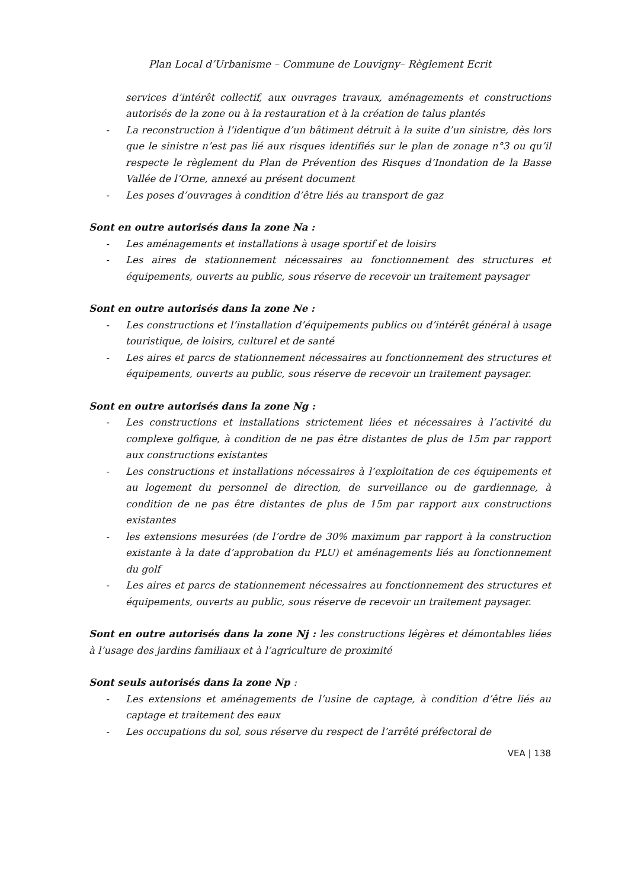Plan Local d’Urbanisme – Commune de Louvigny– Règlement Ecrit
services d’intérêt collectif, aux ouvrages travaux, aménagements et constructions autorisés de la zone ou à la restauration et à la création de talus plantés
- La reconstruction à l’identique d’un bâtiment détruit à la suite d’un sinistre, dès lors que le sinistre n’est pas lié aux risques identifiés sur le plan de zonage n°3 ou qu’il respecte le règlement du Plan de Prévention des Risques d’Inondation de la Basse Vallée de l’Orne, annexé au présent document
- Les poses d’ouvrages à condition d’être liés au transport de gaz
Sont en outre autorisés dans la zone Na :
- Les aménagements et installations à usage sportif et de loisirs
- Les aires de stationnement nécessaires au fonctionnement des structures et équipements, ouverts au public, sous réserve de recevoir un traitement paysager
Sont en outre autorisés dans la zone Ne :
- Les constructions et l’installation d’équipements publics ou d’intérêt général à usage touristique, de loisirs, culturel et de santé
- Les aires et parcs de stationnement nécessaires au fonctionnement des structures et équipements, ouverts au public, sous réserve de recevoir un traitement paysager.
Sont en outre autorisés dans la zone Ng :
- Les constructions et installations strictement liées et nécessaires à l’activité du complexe golfique, à condition de ne pas être distantes de plus de 15m par rapport aux constructions existantes
- Les constructions et installations nécessaires à l’exploitation de ces équipements et au logement du personnel de direction, de surveillance ou de gardiennage, à condition de ne pas être distantes de plus de 15m par rapport aux constructions existantes
- les extensions mesurées (de l’ordre de 30% maximum par rapport à la construction existante à la date d’approbation du PLU) et aménagements liés au fonctionnement du golf
- Les aires et parcs de stationnement nécessaires au fonctionnement des structures et équipements, ouverts au public, sous réserve de recevoir un traitement paysager.
Sont en outre autorisés dans la zone Nj : les constructions légères et démontables liées à l’usage des jardins familiaux et à l’agriculture de proximité
Sont seuls autorisés dans la zone Np :
- Les extensions et aménagements de l’usine de captage, à condition d’être liés au captage et traitement des eaux
- Les occupations du sol, sous réserve du respect de l’arrêté préfectoral de
VEA | 138